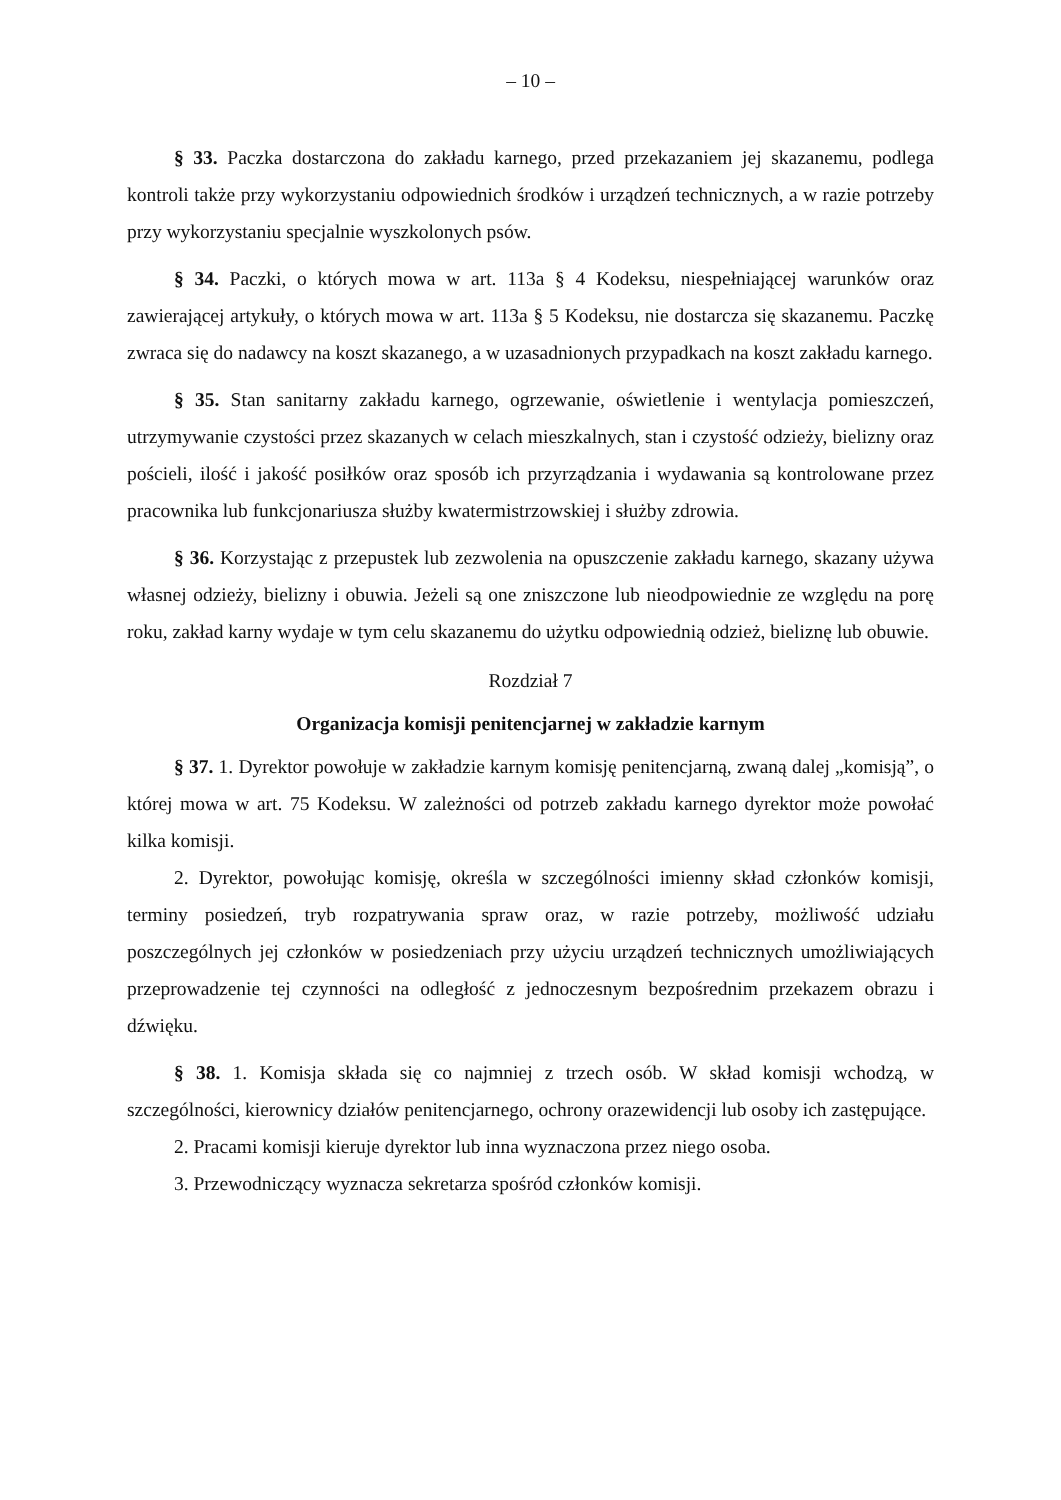– 10 –
§ 33. Paczka dostarczona do zakładu karnego, przed przekazaniem jej skazanemu, podlega kontroli także przy wykorzystaniu odpowiednich środków i urządzeń technicznych, a w razie potrzeby przy wykorzystaniu specjalnie wyszkolonych psów.
§ 34. Paczki, o których mowa w art. 113a § 4 Kodeksu, niespełniającej warunków oraz zawierającej artykuły, o których mowa w art. 113a § 5 Kodeksu, nie dostarcza się skazanemu. Paczkę zwraca się do nadawcy na koszt skazanego, a w uzasadnionych przypadkach na koszt zakładu karnego.
§ 35. Stan sanitarny zakładu karnego, ogrzewanie, oświetlenie i wentylacja pomieszczeń, utrzymywanie czystości przez skazanych w celach mieszkalnych, stan i czystość odzieży, bielizny oraz pościeli, ilość i jakość posiłków oraz sposób ich przyrządzania i wydawania są kontrolowane przez pracownika lub funkcjonariusza służby kwatermistrzowskiej i służby zdrowia.
§ 36. Korzystając z przepustek lub zezwolenia na opuszczenie zakładu karnego, skazany używa własnej odzieży, bielizny i obuwia. Jeżeli są one zniszczone lub nieodpowiednie ze względu na porę roku, zakład karny wydaje w tym celu skazanemu do użytku odpowiednią odzież, bieliznę lub obuwie.
Rozdział 7
Organizacja komisji penitencjarnej w zakładzie karnym
§ 37. 1. Dyrektor powołuje w zakładzie karnym komisję penitencjarną, zwaną dalej „komisją”, o której mowa w art. 75 Kodeksu. W zależności od potrzeb zakładu karnego dyrektor może powołać kilka komisji.
2. Dyrektor, powołując komisję, określa w szczególności imienny skład członków komisji, terminy posiedzeń, tryb rozpatrywania spraw oraz, w razie potrzeby, możliwość udziału poszczególnych jej członków w posiedzeniach przy użyciu urządzeń technicznych umożliwiających przeprowadzenie tej czynności na odległość z jednoczesnym bezpośrednim przekazem obrazu i dźwięku.
§ 38. 1. Komisja składa się co najmniej z trzech osób. W skład komisji wchodzą, w szczególności, kierownicy działów penitencjarnego, ochrony orazewidencji lub osoby ich zastępujące.
2. Pracami komisji kieruje dyrektor lub inna wyznaczona przez niego osoba.
3. Przewodniczący wyznacza sekretarza spośród członków komisji.